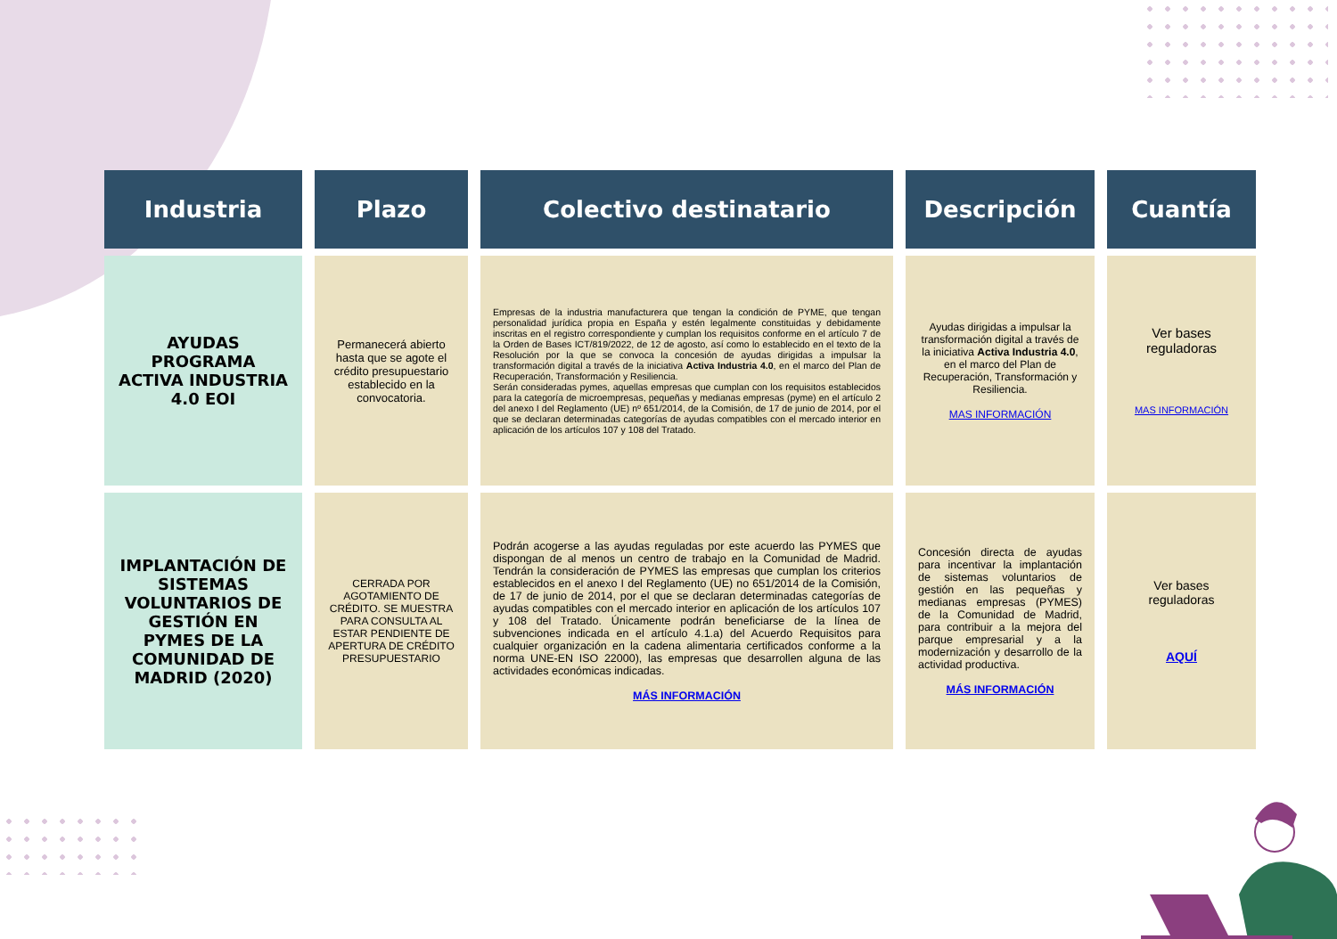| Industria | Plazo | Colectivo destinatario | Descripción | Cuantía |
| --- | --- | --- | --- | --- |
| AYUDAS PROGRAMA ACTIVA INDUSTRIA 4.0 EOI | Permanecerá abierto hasta que se agote el crédito presupuestario establecido en la convocatoria. | Empresas de la industria manufacturera que tengan la condición de PYME, que tengan personalidad jurídica propia en España y estén legalmente constituidas y debidamente inscritas en el registro correspondiente y cumplan los requisitos conforme en el artículo 7 de la Orden de Bases ICT/819/2022, de 12 de agosto, así como lo establecido en el texto de la Resolución por la que se convoca la concesión de ayudas dirigidas a impulsar la transformación digital a través de la iniciativa Activa Industria 4.0 , en el marco del Plan de Recuperación, Transformación y Resiliencia. Serán consideradas pymes, aquellas empresas que cumplan con los requisitos establecidos para la categoría de microempresas, pequeñas y medianas empresas (pyme) en el artículo 2 del anexo I del Reglamento (UE) nº 651/2014, de la Comisión, de 17 de junio de 2014, por el que se declaran determinadas categorías de ayudas compatibles con el mercado interior en aplicación de los artículos 107 y 108 del Tratado. | Ayudas dirigidas a impulsar la transformación digital a través de la iniciativa Activa Industria 4.0 , en el marco del Plan de Recuperación, Transformación y Resiliencia. MAS INFORMACIÓN | Ver bases reguladoras MAS INFORMACIÓN |
| IMPLANTACIÓN DE SISTEMAS VOLUNTARIOS DE GESTIÓN EN PYMES DE LA COMUNIDAD DE MADRID (2020) | CERRADA POR AGOTAMIENTO DE CRÉDITO. SE MUESTRA PARA CONSULTA AL ESTAR PENDIENTE DE APERTURA DE CRÉDITO PRESUPUESTARIO | Podrán acogerse a las ayudas reguladas por este acuerdo las PYMES que dispongan de al menos un centro de trabajo en la Comunidad de Madrid. Tendrán la consideración de PYMES las empresas que cumplan los criterios establecidos en el anexo I del Reglamento (UE) no 651/2014 de la Comisión, de 17 de junio de 2014, por el que se declaran determinadas categorías de ayudas compatibles con el mercado interior en aplicación de los artículos 107 y 108 del Tratado. Únicamente podrán beneficiarse de la línea de subvenciones indicada en el artículo 4.1.a) del Acuerdo Requisitos para cualquier organización en la cadena alimentaria certificados conforme a la norma UNE-EN ISO 22000), las empresas que desarrollen alguna de las actividades económicas indicadas. MÁS INFORMACIÓN | Concesión directa de ayudas para incentivar la implantación de sistemas voluntarios de gestión en las pequeñas y medianas empresas (PYMES) de la Comunidad de Madrid, para contribuir a la mejora del parque empresarial y a la modernización y desarrollo de la actividad productiva. MÁS INFORMACIÓN | Ver bases reguladoras AQUÍ |